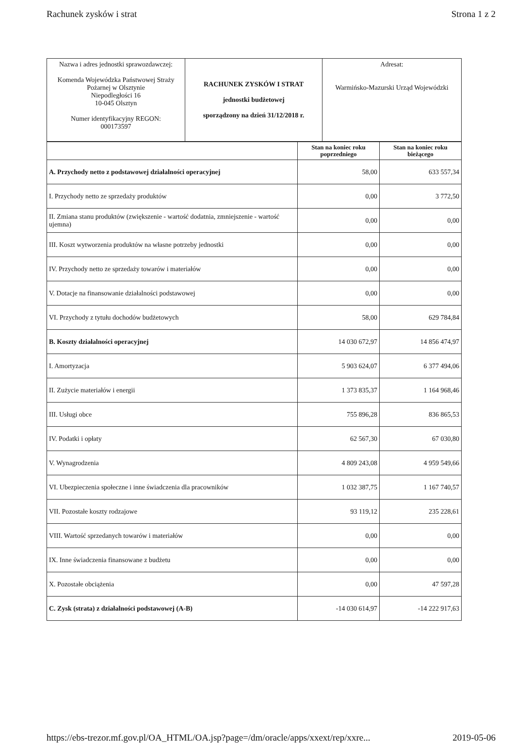Rachunek zysków i strat Strona 1 z 2
| Nazwa i adres jednostki sprawozdawczej: Komenda Wojewódzka Państwowej Straży Pożarnej w Olsztynie Niepodległości 16 10-045 Olsztyn Numer identyfikacyjny REGON: 000173597 | RACHUNEK ZYSKÓW I STRAT jednostki budżetowej sporządzony na dzień 31/12/2018 r. | Adresat: Warmińsko-Mazurski Urząd Wojewódzki |
| | Stan na koniec roku poprzedniego | Stan na koniec roku bieżącego |
| --- | --- | --- |
| A. Przychody netto z podstawowej działalności operacyjnej | 58,00 | 633 557,34 |
| I. Przychody netto ze sprzedaży produktów | 0,00 | 3 772,50 |
| II. Zmiana stanu produktów (zwiększenie - wartość dodatnia, zmniejszenie - wartość ujemna) | 0,00 | 0,00 |
| III. Koszt wytworzenia produktów na własne potrzeby jednostki | 0,00 | 0,00 |
| IV. Przychody netto ze sprzedaży towarów i materiałów | 0,00 | 0,00 |
| V. Dotacje na finansowanie działalności podstawowej | 0,00 | 0,00 |
| VI. Przychody z tytułu dochodów budżetowych | 58,00 | 629 784,84 |
| B. Koszty działalności operacyjnej | 14 030 672,97 | 14 856 474,97 |
| I. Amortyzacja | 5 903 624,07 | 6 377 494,06 |
| II. Zużycie materiałów i energii | 1 373 835,37 | 1 164 968,46 |
| III. Usługi obce | 755 896,28 | 836 865,53 |
| IV. Podatki i opłaty | 62 567,30 | 67 030,80 |
| V. Wynagrodzenia | 4 809 243,08 | 4 959 549,66 |
| VI. Ubezpieczenia społeczne i inne świadczenia dla pracowników | 1 032 387,75 | 1 167 740,57 |
| VII. Pozostałe koszty rodzajowe | 93 119,12 | 235 228,61 |
| VIII. Wartość sprzedanych towarów i materiałów | 0,00 | 0,00 |
| IX. Inne świadczenia finansowane z budżetu | 0,00 | 0,00 |
| X. Pozostałe obciążenia | 0,00 | 47 597,28 |
| C. Zysk (strata) z działalności podstawowej (A-B) | -14 030 614,97 | -14 222 917,63 |
https://ebs-trezor.mf.gov.pl/OA_HTML/OA.jsp?page=/dm/oracle/apps/xxext/rep/xxre... 2019-05-06